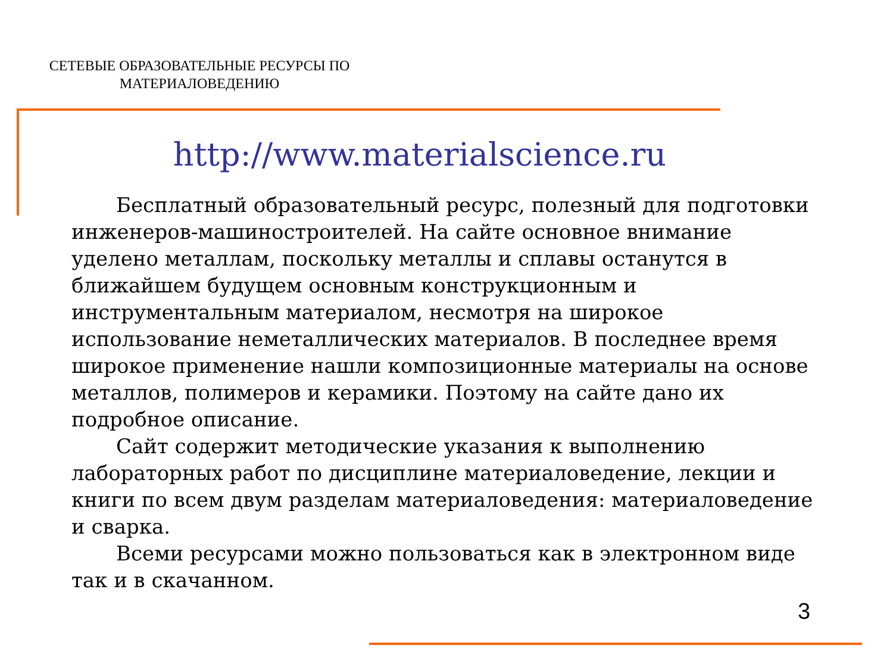СЕТЕВЫЕ ОБРАЗОВАТЕЛЬНЫЕ РЕСУРСЫ ПО МАТЕРИАЛОВЕДЕНИЮ
http://www.materialscience.ru
Бесплатный образовательный ресурс, полезный для подготовки инженеров-машиностроителей. На сайте основное внимание уделено металлам, поскольку металлы и сплавы останутся в ближайшем будущем основным конструкционным и инструментальным материалом, несмотря на широкое использование неметаллических материалов. В последнее время широкое применение нашли композиционные материалы на основе металлов, полимеров и керамики. Поэтому на сайте дано их подробное описание.
Сайт содержит методические указания к выполнению лабораторных работ по дисциплине материаловедение, лекции и книги по всем двум разделам материаловедения: материаловедение и сварка.
Всеми ресурсами можно пользоваться как в электронном виде так и в скачанном.
3